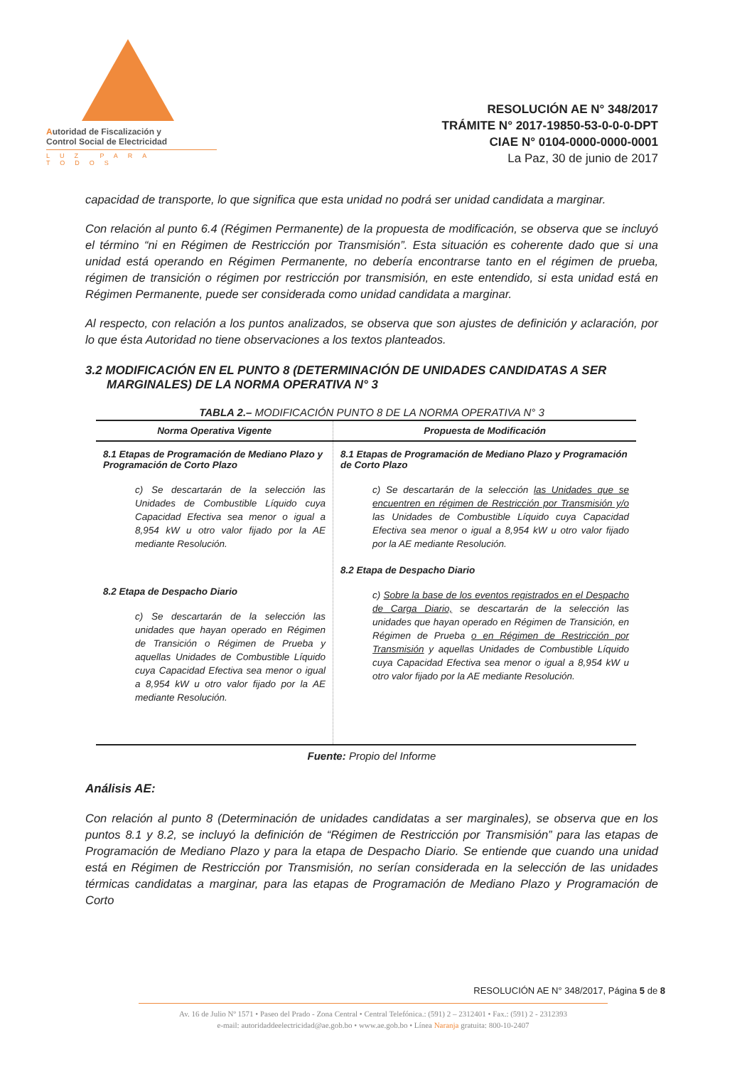Autoridad de Fiscalización y
Control Social de Electricidad
LUZ PARA TODOS
RESOLUCIÓN AE N° 348/2017
TRÁMITE N° 2017-19850-53-0-0-0-DPT
CIAE N° 0104-0000-0000-0001
La Paz, 30 de junio de 2017
capacidad de transporte, lo que significa que esta unidad no podrá ser unidad candidata a marginar.
Con relación al punto 6.4 (Régimen Permanente) de la propuesta de modificación, se observa que se incluyó el término “ni en Régimen de Restricción por Transmisión”. Esta situación es coherente dado que si una unidad está operando en Régimen Permanente, no debería encontrarse tanto en el régimen de prueba, régimen de transición o régimen por restricción por transmisión, en este entendido, si esta unidad está en Régimen Permanente, puede ser considerada como unidad candidata a marginar.
Al respecto, con relación a los puntos analizados, se observa que son ajustes de definición y aclaración, por lo que ésta Autoridad no tiene observaciones a los textos planteados.
3.2 MODIFICACIÓN EN EL PUNTO 8 (DETERMINACIÓN DE UNIDADES CANDIDATAS A SER MARGINALES) DE LA NORMA OPERATIVA N° 3
TABLA 2.– MODIFICACIÓN PUNTO 8 DE LA NORMA OPERATIVA N° 3
| Norma Operativa Vigente | Propuesta de Modificación |
| --- | --- |
| 8.1 Etapas de Programación de Mediano Plazo y Programación de Corto Plazo c) Se descartarán de la selección las Unidades de Combustible Líquido cuya Capacidad Efectiva sea menor o igual a 8,954 kW u otro valor fijado por la AE mediante Resolución. 8.2 Etapa de Despacho Diario c) Se descartarán de la selección las unidades que hayan operado en Régimen de Transición o Régimen de Prueba y aquellas Unidades de Combustible Líquido cuya Capacidad Efectiva sea menor o igual a 8,954 kW u otro valor fijado por la AE mediante Resolución. | 8.1 Etapas de Programación de Mediano Plazo y Programación de Corto Plazo c) Se descartarán de la selección las Unidades que se encuentren en régimen de Restricción por Transmisión y/o las Unidades de Combustible Líquido cuya Capacidad Efectiva sea menor o igual a 8,954 kW u otro valor fijado por la AE mediante Resolución. 8.2 Etapa de Despacho Diario c) Sobre la base de los eventos registrados en el Despacho de Carga Diario, se descartarán de la selección las unidades que hayan operado en Régimen de Transición, en Régimen de Prueba o en Régimen de Restricción por Transmisión y aquellas Unidades de Combustible Líquido cuya Capacidad Efectiva sea menor o igual a 8,954 kW u otro valor fijado por la AE mediante Resolución. |
Fuente: Propio del Informe
Análisis AE:
Con relación al punto 8 (Determinación de unidades candidatas a ser marginales), se observa que en los puntos 8.1 y 8.2, se incluyó la definición de “Régimen de Restricción por Transmisión” para las etapas de Programación de Mediano Plazo y para la etapa de Despacho Diario. Se entiende que cuando una unidad está en Régimen de Restricción por Transmisión, no serían considerada en la selección de las unidades térmicas candidatas a marginar, para las etapas de Programación de Mediano Plazo y Programación de Corto
RESOLUCIÓN AE N° 348/2017, Página 5 de 8
Av. 16 de Julio Nº 1571 • Paseo del Prado - Zona Central • Central Telefónica.: (591) 2 – 2312401 • Fax.: (591) 2 - 2312393
e-mail: autoridaddeelectricidad@ae.gob.bo • www.ae.gob.bo • Línea Naranja gratuita: 800-10-2407